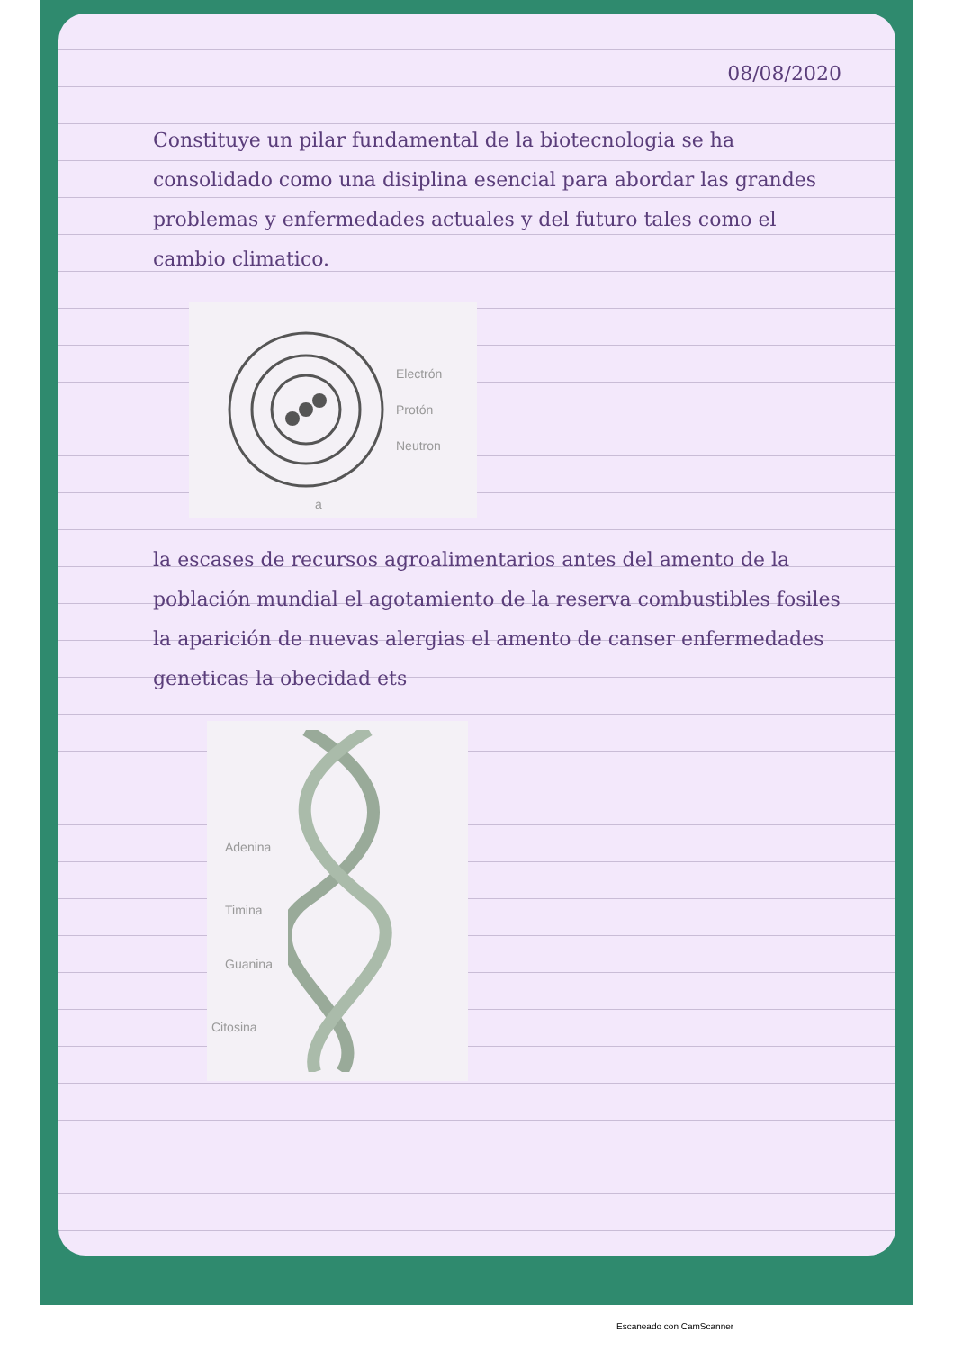08/08/2020
Constituye un pilar fundamental de la biotecnologia se ha consolidado como una disiplina esencial para abordar las grandes problemas y enfermedades actuales y del futuro tales como el cambio climatico.
Electrón
Protón
Neutron
a
la escases de recursos agroalimentarios antes del amento de la población mundial el agotamiento de la reserva combustibles fosiles la aparición de nuevas alergias el amento de canser enfermedades geneticas la obecidad ets
Adenina
Timina
Guanina
Citosina
Escaneado con CamScanner